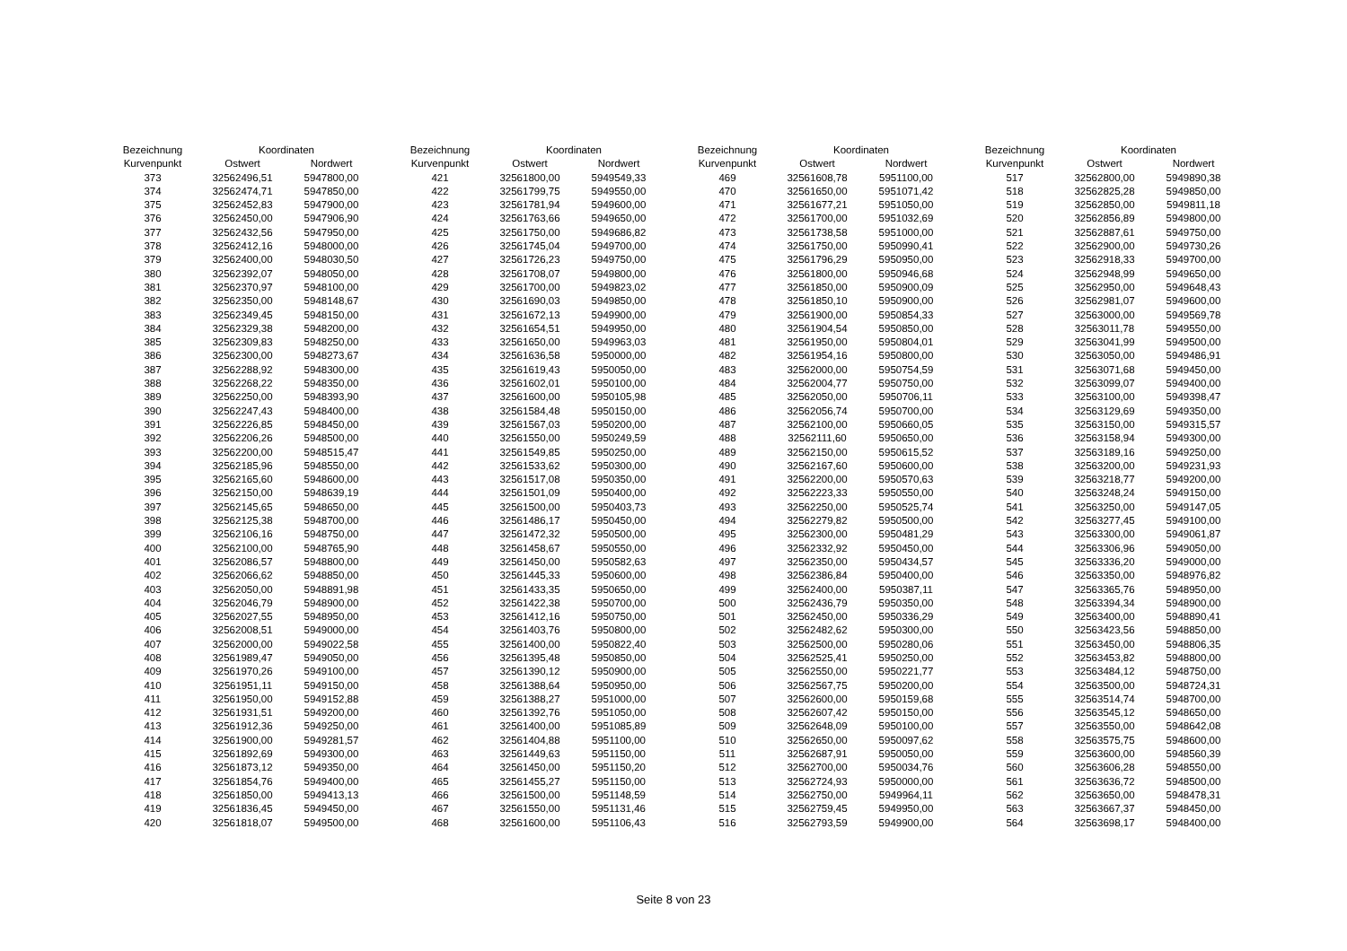| Bezeichnung | Koordinaten | |
| --- | --- | --- |
| Kurvenpunkt | Ostwert | Nordwert |
| 373 | 32562496,51 | 5947800,00 |
| 374 | 32562474,71 | 5947850,00 |
| 375 | 32562452,83 | 5947900,00 |
| 376 | 32562450,00 | 5947906,90 |
| 377 | 32562432,56 | 5947950,00 |
| 378 | 32562412,16 | 5948000,00 |
| 379 | 32562400,00 | 5948030,50 |
| 380 | 32562392,07 | 5948050,00 |
| 381 | 32562370,97 | 5948100,00 |
| 382 | 32562350,00 | 5948148,67 |
| 383 | 32562349,45 | 5948150,00 |
| 384 | 32562329,38 | 5948200,00 |
| 385 | 32562309,83 | 5948250,00 |
| 386 | 32562300,00 | 5948273,67 |
| 387 | 32562288,92 | 5948300,00 |
| 388 | 32562268,22 | 5948350,00 |
| 389 | 32562250,00 | 5948393,90 |
| 390 | 32562247,43 | 5948400,00 |
| 391 | 32562226,85 | 5948450,00 |
| 392 | 32562206,26 | 5948500,00 |
| 393 | 32562200,00 | 5948515,47 |
| 394 | 32562185,96 | 5948550,00 |
| 395 | 32562165,60 | 5948600,00 |
| 396 | 32562150,00 | 5948639,19 |
| 397 | 32562145,65 | 5948650,00 |
| 398 | 32562125,38 | 5948700,00 |
| 399 | 32562106,16 | 5948750,00 |
| 400 | 32562100,00 | 5948765,90 |
| 401 | 32562086,57 | 5948800,00 |
| 402 | 32562066,62 | 5948850,00 |
| 403 | 32562050,00 | 5948891,98 |
| 404 | 32562046,79 | 5948900,00 |
| 405 | 32562027,55 | 5948950,00 |
| 406 | 32562008,51 | 5949000,00 |
| 407 | 32562000,00 | 5949022,58 |
| 408 | 32561989,47 | 5949050,00 |
| 409 | 32561970,26 | 5949100,00 |
| 410 | 32561951,11 | 5949150,00 |
| 411 | 32561950,00 | 5949152,88 |
| 412 | 32561931,51 | 5949200,00 |
| 413 | 32561912,36 | 5949250,00 |
| 414 | 32561900,00 | 5949281,57 |
| 415 | 32561892,69 | 5949300,00 |
| 416 | 32561873,12 | 5949350,00 |
| 417 | 32561854,76 | 5949400,00 |
| 418 | 32561850,00 | 5949413,13 |
| 419 | 32561836,45 | 5949450,00 |
| 420 | 32561818,07 | 5949500,00 |
| Bezeichnung | Koordinaten | |
| --- | --- | --- |
| Kurvenpunkt | Ostwert | Nordwert |
| 421 | 32561800,00 | 5949549,33 |
| 422 | 32561799,75 | 5949550,00 |
| 423 | 32561781,94 | 5949600,00 |
| 424 | 32561763,66 | 5949650,00 |
| 425 | 32561750,00 | 5949686,82 |
| 426 | 32561745,04 | 5949700,00 |
| 427 | 32561726,23 | 5949750,00 |
| 428 | 32561708,07 | 5949800,00 |
| 429 | 32561700,00 | 5949823,02 |
| 430 | 32561690,03 | 5949850,00 |
| 431 | 32561672,13 | 5949900,00 |
| 432 | 32561654,51 | 5949950,00 |
| 433 | 32561650,00 | 5949963,03 |
| 434 | 32561636,58 | 5950000,00 |
| 435 | 32561619,43 | 5950050,00 |
| 436 | 32561602,01 | 5950100,00 |
| 437 | 32561600,00 | 5950105,98 |
| 438 | 32561584,48 | 5950150,00 |
| 439 | 32561567,03 | 5950200,00 |
| 440 | 32561550,00 | 5950249,59 |
| 441 | 32561549,85 | 5950250,00 |
| 442 | 32561533,62 | 5950300,00 |
| 443 | 32561517,08 | 5950350,00 |
| 444 | 32561501,09 | 5950400,00 |
| 445 | 32561500,00 | 5950403,73 |
| 446 | 32561486,17 | 5950450,00 |
| 447 | 32561472,32 | 5950500,00 |
| 448 | 32561458,67 | 5950550,00 |
| 449 | 32561450,00 | 5950582,63 |
| 450 | 32561445,33 | 5950600,00 |
| 451 | 32561433,35 | 5950650,00 |
| 452 | 32561422,38 | 5950700,00 |
| 453 | 32561412,16 | 5950750,00 |
| 454 | 32561403,76 | 5950800,00 |
| 455 | 32561400,00 | 5950822,40 |
| 456 | 32561395,48 | 5950850,00 |
| 457 | 32561390,12 | 5950900,00 |
| 458 | 32561388,64 | 5950950,00 |
| 459 | 32561388,27 | 5951000,00 |
| 460 | 32561392,76 | 5951050,00 |
| 461 | 32561400,00 | 5951085,89 |
| 462 | 32561404,88 | 5951100,00 |
| 463 | 32561449,63 | 5951150,00 |
| 464 | 32561450,00 | 5951150,20 |
| 465 | 32561455,27 | 5951150,00 |
| 466 | 32561500,00 | 5951148,59 |
| 467 | 32561550,00 | 5951131,46 |
| 468 | 32561600,00 | 5951106,43 |
| Bezeichnung | Koordinaten | |
| --- | --- | --- |
| Kurvenpunkt | Ostwert | Nordwert |
| 469 | 32561608,78 | 5951100,00 |
| 470 | 32561650,00 | 5951071,42 |
| 471 | 32561677,21 | 5951050,00 |
| 472 | 32561700,00 | 5951032,69 |
| 473 | 32561738,58 | 5951000,00 |
| 474 | 32561750,00 | 5950990,41 |
| 475 | 32561796,29 | 5950950,00 |
| 476 | 32561800,00 | 5950946,68 |
| 477 | 32561850,00 | 5950900,09 |
| 478 | 32561850,10 | 5950900,00 |
| 479 | 32561900,00 | 5950854,33 |
| 480 | 32561904,54 | 5950850,00 |
| 481 | 32561950,00 | 5950804,01 |
| 482 | 32561954,16 | 5950800,00 |
| 483 | 32562000,00 | 5950754,59 |
| 484 | 32562004,77 | 5950750,00 |
| 485 | 32562050,00 | 5950706,11 |
| 486 | 32562056,74 | 5950700,00 |
| 487 | 32562100,00 | 5950660,05 |
| 488 | 32562111,60 | 5950650,00 |
| 489 | 32562150,00 | 5950615,52 |
| 490 | 32562167,60 | 5950600,00 |
| 491 | 32562200,00 | 5950570,63 |
| 492 | 32562223,33 | 5950550,00 |
| 493 | 32562250,00 | 5950525,74 |
| 494 | 32562279,82 | 5950500,00 |
| 495 | 32562300,00 | 5950481,29 |
| 496 | 32562332,92 | 5950450,00 |
| 497 | 32562350,00 | 5950434,57 |
| 498 | 32562386,84 | 5950400,00 |
| 499 | 32562400,00 | 5950387,11 |
| 500 | 32562436,79 | 5950350,00 |
| 501 | 32562450,00 | 5950336,29 |
| 502 | 32562482,62 | 5950300,00 |
| 503 | 32562500,00 | 5950280,06 |
| 504 | 32562525,41 | 5950250,00 |
| 505 | 32562550,00 | 5950221,77 |
| 506 | 32562567,75 | 5950200,00 |
| 507 | 32562600,00 | 5950159,68 |
| 508 | 32562607,42 | 5950150,00 |
| 509 | 32562648,09 | 5950100,00 |
| 510 | 32562650,00 | 5950097,62 |
| 511 | 32562687,91 | 5950050,00 |
| 512 | 32562700,00 | 5950034,76 |
| 513 | 32562724,93 | 5950000,00 |
| 514 | 32562750,00 | 5949964,11 |
| 515 | 32562759,45 | 5949950,00 |
| 516 | 32562793,59 | 5949900,00 |
| Bezeichnung | Koordinaten | |
| --- | --- | --- |
| Kurvenpunkt | Ostwert | Nordwert |
| 517 | 32562800,00 | 5949890,38 |
| 518 | 32562825,28 | 5949850,00 |
| 519 | 32562850,00 | 5949811,18 |
| 520 | 32562856,89 | 5949800,00 |
| 521 | 32562887,61 | 5949750,00 |
| 522 | 32562900,00 | 5949730,26 |
| 523 | 32562918,33 | 5949700,00 |
| 524 | 32562948,99 | 5949650,00 |
| 525 | 32562950,00 | 5949648,43 |
| 526 | 32562981,07 | 5949600,00 |
| 527 | 32563000,00 | 5949569,78 |
| 528 | 32563011,78 | 5949550,00 |
| 529 | 32563041,99 | 5949500,00 |
| 530 | 32563050,00 | 5949486,91 |
| 531 | 32563071,68 | 5949450,00 |
| 532 | 32563099,07 | 5949400,00 |
| 533 | 32563100,00 | 5949398,47 |
| 534 | 32563129,69 | 5949350,00 |
| 535 | 32563150,00 | 5949315,57 |
| 536 | 32563158,94 | 5949300,00 |
| 537 | 32563189,16 | 5949250,00 |
| 538 | 32563200,00 | 5949231,93 |
| 539 | 32563218,77 | 5949200,00 |
| 540 | 32563248,24 | 5949150,00 |
| 541 | 32563250,00 | 5949147,05 |
| 542 | 32563277,45 | 5949100,00 |
| 543 | 32563300,00 | 5949061,87 |
| 544 | 32563306,96 | 5949050,00 |
| 545 | 32563336,20 | 5949000,00 |
| 546 | 32563350,00 | 5948976,82 |
| 547 | 32563365,76 | 5948950,00 |
| 548 | 32563394,34 | 5948900,00 |
| 549 | 32563400,00 | 5948890,41 |
| 550 | 32563423,56 | 5948850,00 |
| 551 | 32563450,00 | 5948806,35 |
| 552 | 32563453,82 | 5948800,00 |
| 553 | 32563484,12 | 5948750,00 |
| 554 | 32563500,00 | 5948724,31 |
| 555 | 32563514,74 | 5948700,00 |
| 556 | 32563545,12 | 5948650,00 |
| 557 | 32563550,00 | 5948642,08 |
| 558 | 32563575,75 | 5948600,00 |
| 559 | 32563600,00 | 5948560,39 |
| 560 | 32563606,28 | 5948550,00 |
| 561 | 32563636,72 | 5948500,00 |
| 562 | 32563650,00 | 5948478,31 |
| 563 | 32563667,37 | 5948450,00 |
| 564 | 32563698,17 | 5948400,00 |
Seite 8 von 23